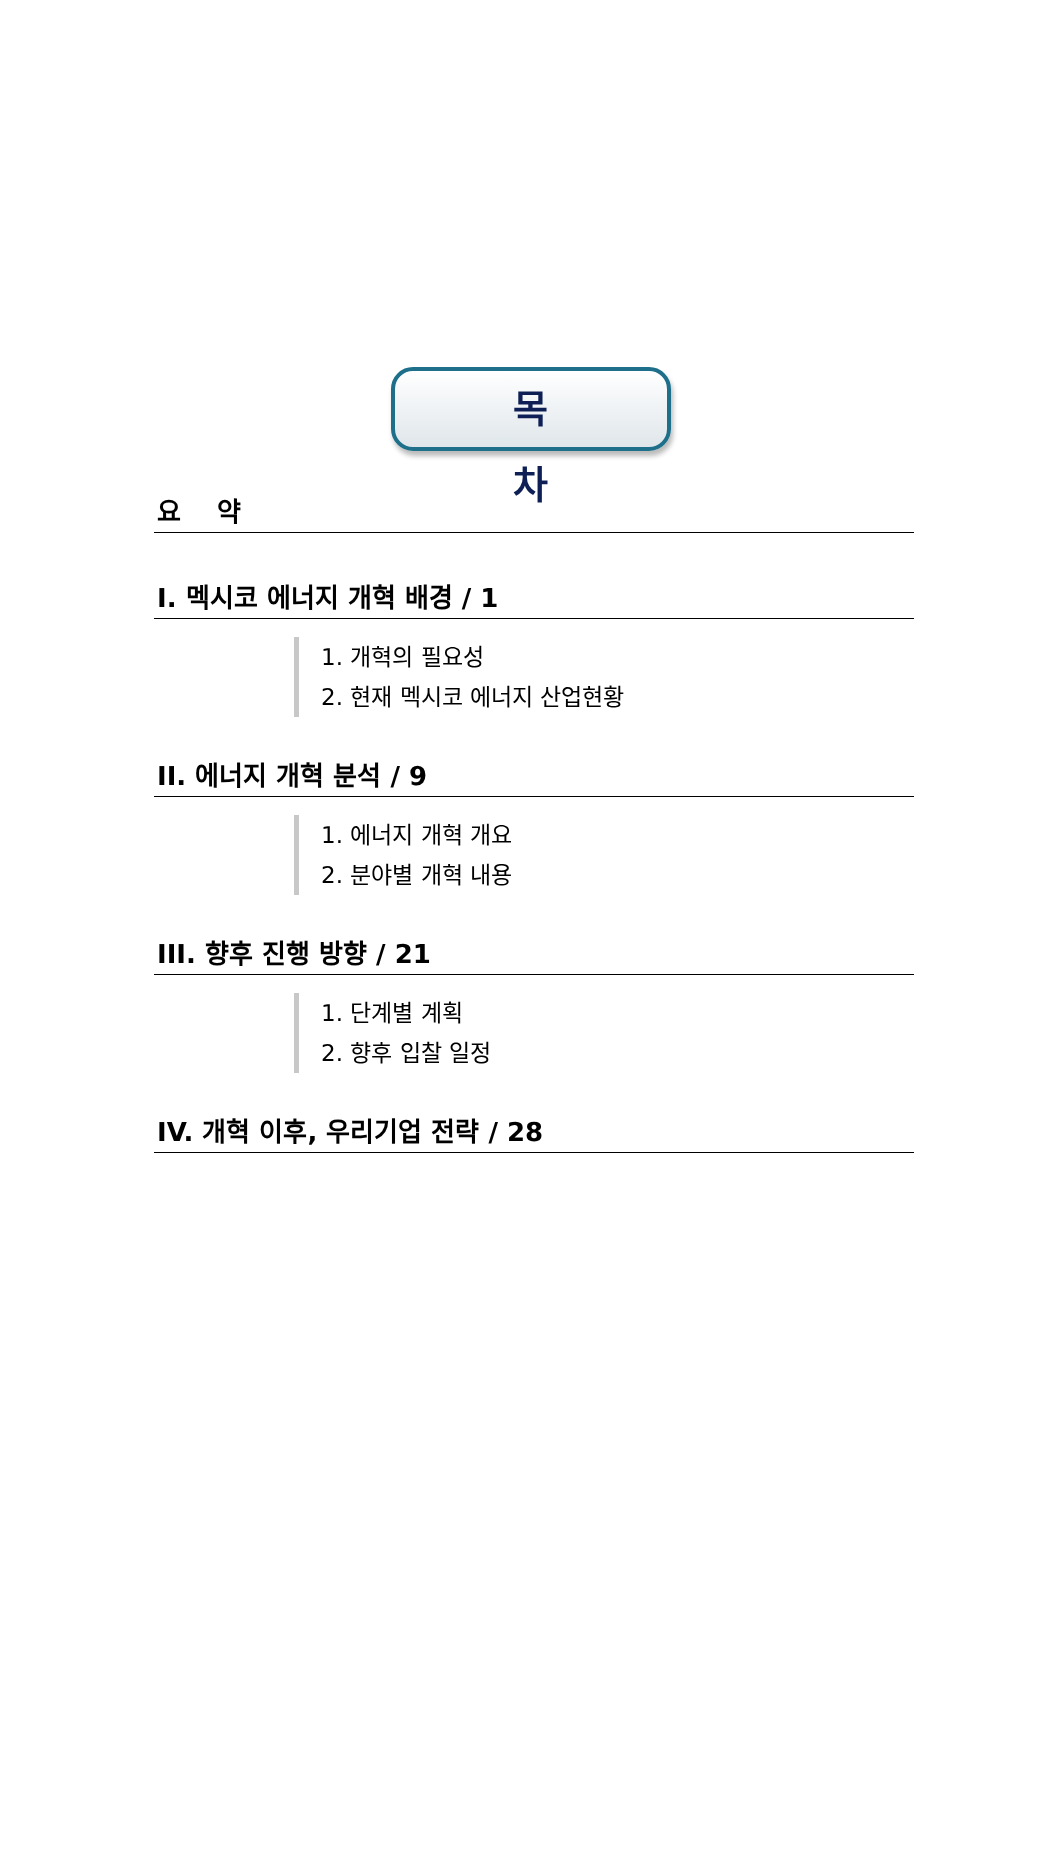목 차
요 약
I. 멕시코 에너지 개혁 배경 / 1
1. 개혁의 필요성
2. 현재 멕시코 에너지 산업현황
II. 에너지 개혁 분석 / 9
1. 에너지 개혁 개요
2. 분야별 개혁 내용
III. 향후 진행 방향 / 21
1. 단계별 계획
2. 향후 입찰 일정
IV. 개혁 이후, 우리기업 전략 / 28